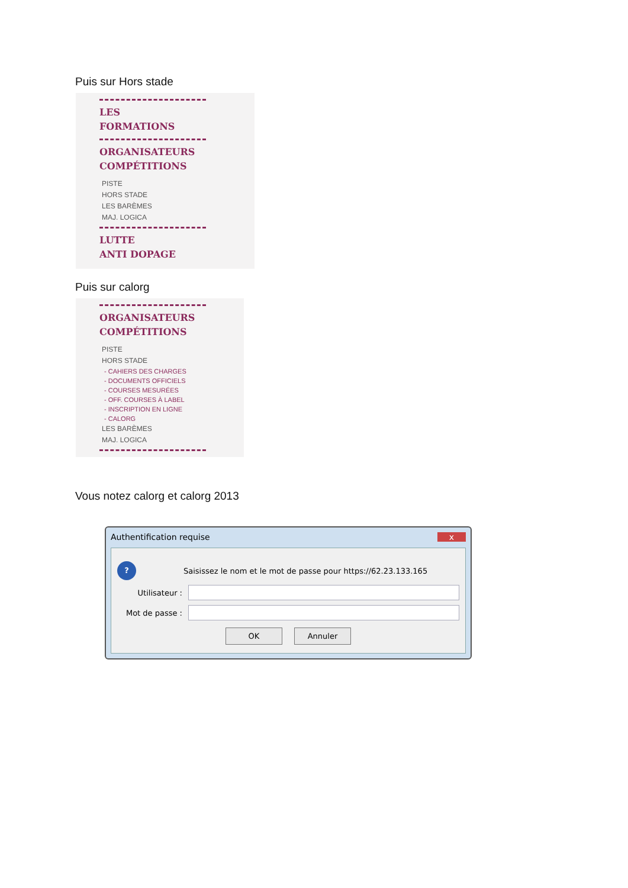Puis sur Hors stade
LES
FORMATIONS
ORGANISATEURS
COMPÉTITIONS
PISTE
HORS STADE
LES BARÈMES
MAJ. LOGICA
LUTTE
ANTI DOPAGE
Puis sur calorg
ORGANISATEURS
COMPÉTITIONS
PISTE
HORS STADE
- CAHIERS DES CHARGES
- DOCUMENTS OFFICIELS
- COURSES MESURÉES
- OFF. COURSES À LABEL
- INSCRIPTION EN LIGNE
- CALORG
LES BARÈMES
MAJ. LOGICA
Vous notez calorg et calorg 2013
Authentification requise x
? Saisissez le nom et le mot de passe pour https://62.23.133.165
Utilisateur :
Mot de passe :
OK Annuler